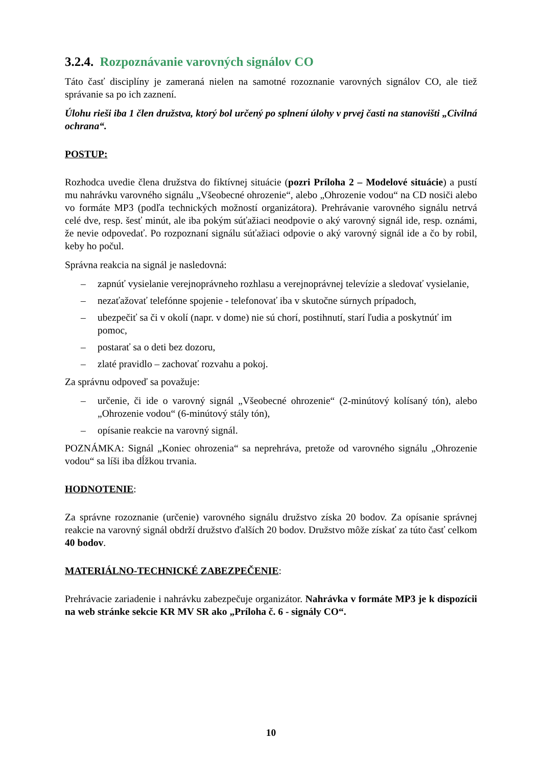3.2.4. Rozpoznávanie varovných signálov CO
Táto časť disciplíny je zameraná nielen na samotné rozoznanie varovných signálov CO, ale tiež správanie sa po ich zaznení.
Úlohu rieši iba 1 člen družstva, ktorý bol určený po splnení úlohy v prvej časti na stanovišti „Civilná ochrana“.
POSTUP:
Rozhodca uvedie člena družstva do fiktívnej situácie (pozri Príloha 2 – Modelové situácie) a pustí mu nahrávku varovného signálu „Všeobecné ohrozenie“, alebo „Ohrozenie vodou“ na CD nosiči alebo vo formáte MP3 (podľa technických možností organizátora). Prehrávanie varovného signálu netrvá celé dve, resp. šesť minút, ale iba pokým súťažiaci neodpovie o aký varovný signál ide, resp. oznámi, že nevie odpovedať. Po rozpoznaní signálu súťažiaci odpovie o aký varovný signál ide a čo by robil, keby ho počul.
Správna reakcia na signál je nasledovná:
– zapnúť vysielanie verejnoprávneho rozhlasu a verejnoprávnej televízie a sledovať vysielanie,
– nezaťažovať telefónne spojenie - telefonovať iba v skutočne súrnych prípadoch,
– ubezpečiť sa či v okolí (napr. v dome) nie sú chorí, postihnutí, starí ľudia a poskytnúť im pomoc,
– postarať sa o deti bez dozoru,
– zlaté pravidlo – zachovať rozvahu a pokoj.
Za správnu odpoveď sa považuje:
– určenie, či ide o varovný signál „Všeobecné ohrozenie“ (2-minútový kolísaný tón), alebo „Ohrozenie vodou“ (6-minútový stály tón),
– opísanie reakcie na varovný signál.
POZNÁMKA: Signál „Koniec ohrozenia“ sa neprehráva, pretože od varovného signálu „Ohrozenie vodou“ sa líši iba dĺžkou trvania.
HODNOTENIE:
Za správne rozoznanie (určenie) varovného signálu družstvo získa 20 bodov. Za opísanie správnej reakcie na varovný signál obdrží družstvo ďalších 20 bodov. Družstvo môže získať za túto časť celkom 40 bodov.
MATERIÁLNO-TECHNICKÉ ZABEZPEČENIE:
Prehrávacie zariadenie i nahrávku zabezpečuje organizátor. Nahrávka v formáte MP3 je k dispozícii na web stránke sekcie KR MV SR ako „Príloha č. 6 - signály CO“.
10